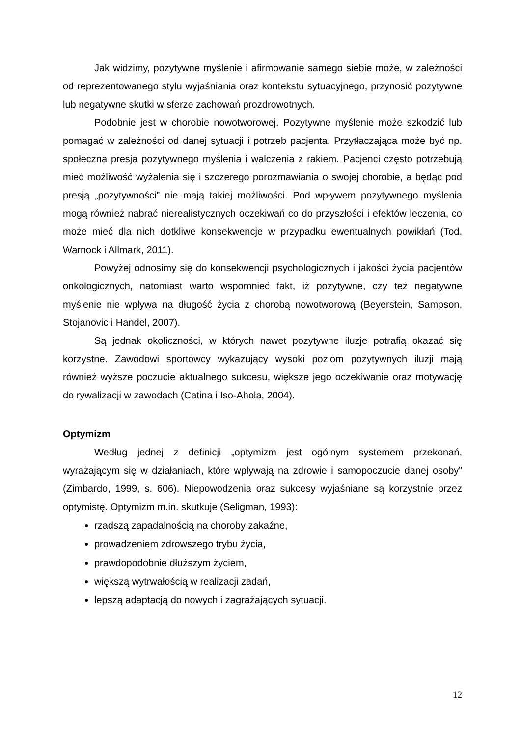Jak widzimy, pozytywne myślenie i afirmowanie samego siebie może, w zależności od reprezentowanego stylu wyjaśniania oraz kontekstu sytuacyjnego, przynosić pozytywne lub negatywne skutki w sferze zachowań prozdrowotnych.
Podobnie jest w chorobie nowotworowej. Pozytywne myślenie może szkodzić lub pomagać w zależności od danej sytuacji i potrzeb pacjenta. Przytłaczająca może być np. społeczna presja pozytywnego myślenia i walczenia z rakiem. Pacjenci często potrzebują mieć możliwość wyżalenia się i szczerego porozmawiania o swojej chorobie, a będąc pod presją „pozytywności” nie mają takiej możliwości. Pod wpływem pozytywnego myślenia mogą również nabrać nierealistycznych oczekiwań co do przyszłości i efektów leczenia, co może mieć dla nich dotkliwe konsekwencje w przypadku ewentualnych powikłań (Tod, Warnock i Allmark, 2011).
Powyżej odnosimy się do konsekwencji psychologicznych i jakości życia pacjentów onkologicznych, natomiast warto wspomnieć fakt, iż pozytywne, czy też negatywne myślenie nie wpływa na długość życia z chorobą nowotworową (Beyerstein, Sampson, Stojanovic i Handel, 2007).
Są jednak okoliczności, w których nawet pozytywne iluzje potrafią okazać się korzystne. Zawodowi sportowcy wykazujący wysoki poziom pozytywnych iluzji mają również wyższe poczucie aktualnego sukcesu, większe jego oczekiwanie oraz motywację do rywalizacji w zawodach (Catina i Iso-Ahola, 2004).
Optymizm
Według jednej z definicji „optymizm jest ogólnym systemem przekonań, wyrażającym się w działaniach, które wpływają na zdrowie i samopoczucie danej osoby” (Zimbardo, 1999, s. 606). Niepowodzenia oraz sukcesy wyjaśniane są korzystnie przez optymistę. Optymizm m.in. skutkuje (Seligman, 1993):
rzadszą zapadalnością na choroby zakaźne,
prowadzeniem zdrowszego trybu życia,
prawdopodobnie dłuższym życiem,
większą wytrwałością w realizacji zadań,
lepszą adaptacją do nowych i zagrażających sytuacji.
12